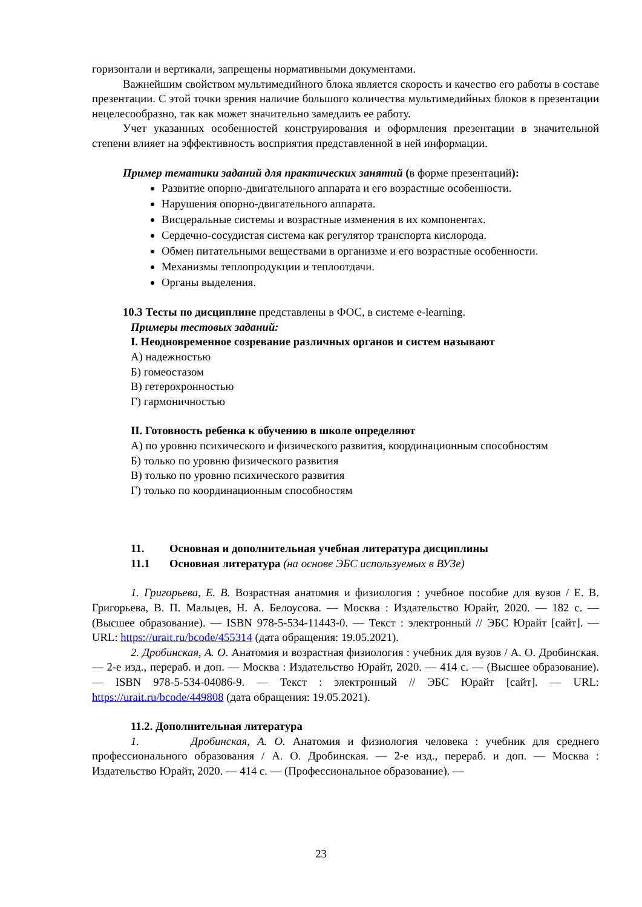горизонтали и вертикали, запрещены нормативными документами.
Важнейшим свойством мультимедийного блока является скорость и качество его работы в составе презентации. С этой точки зрения наличие большого количества мультимедийных блоков в презентации нецелесообразно, так как может значительно замедлить ее работу.
Учет указанных особенностей конструирования и оформления презентации в значительной степени влияет на эффективность восприятия представленной в ней информации.
Пример тематики заданий для практических занятий (в форме презентаций):
Развитие опорно-двигательного аппарата и его возрастные особенности.
Нарушения опорно-двигательного аппарата.
Висцеральные системы и возрастные изменения в их компонентах.
Сердечно-сосудистая система как регулятор транспорта кислорода.
Обмен питательными веществами в организме и его возрастные особенности.
Механизмы теплопродукции и теплоотдачи.
Органы выделения.
10.3 Тесты по дисциплине представлены в ФОС, в системе e-learning.
Примеры тестовых заданий:
I. Неодновременное созревание различных органов и систем называют
А) надежностью
Б) гомеостазом
В) гетерохронностью
Г) гармоничностью
II. Готовность ребенка к обучению в школе определяют
А) по уровню психического и физического развития, координационным способностям
Б) только по уровню физического развития
В) только по уровню психического развития
Г) только по координационным способностям
11. Основная и дополнительная учебная литература дисциплины
11.1 Основная литература (на основе ЭБС используемых в ВУЗе)
1. Григорьева, Е. В. Возрастная анатомия и физиология : учебное пособие для вузов / Е. В. Григорьева, В. П. Мальцев, Н. А. Белоусова. — Москва : Издательство Юрайт, 2020. — 182 с. — (Высшее образование). — ISBN 978-5-534-11443-0. — Текст : электронный // ЭБС Юрайт [сайт]. — URL: https://urait.ru/bcode/455314 (дата обращения: 19.05.2021).
2. Дробинская, А. О. Анатомия и возрастная физиология : учебник для вузов / А. О. Дробинская. — 2-е изд., перераб. и доп. — Москва : Издательство Юрайт, 2020. — 414 с. — (Высшее образование). — ISBN 978-5-534-04086-9. — Текст : электронный // ЭБС Юрайт [сайт]. — URL: https://urait.ru/bcode/449808 (дата обращения: 19.05.2021).
11.2. Дополнительная литература
1. Дробинская, А. О. Анатомия и физиология человека : учебник для среднего профессионального образования / А. О. Дробинская. — 2-е изд., перераб. и доп. — Москва : Издательство Юрайт, 2020. — 414 с. — (Профессиональное образование). —
23